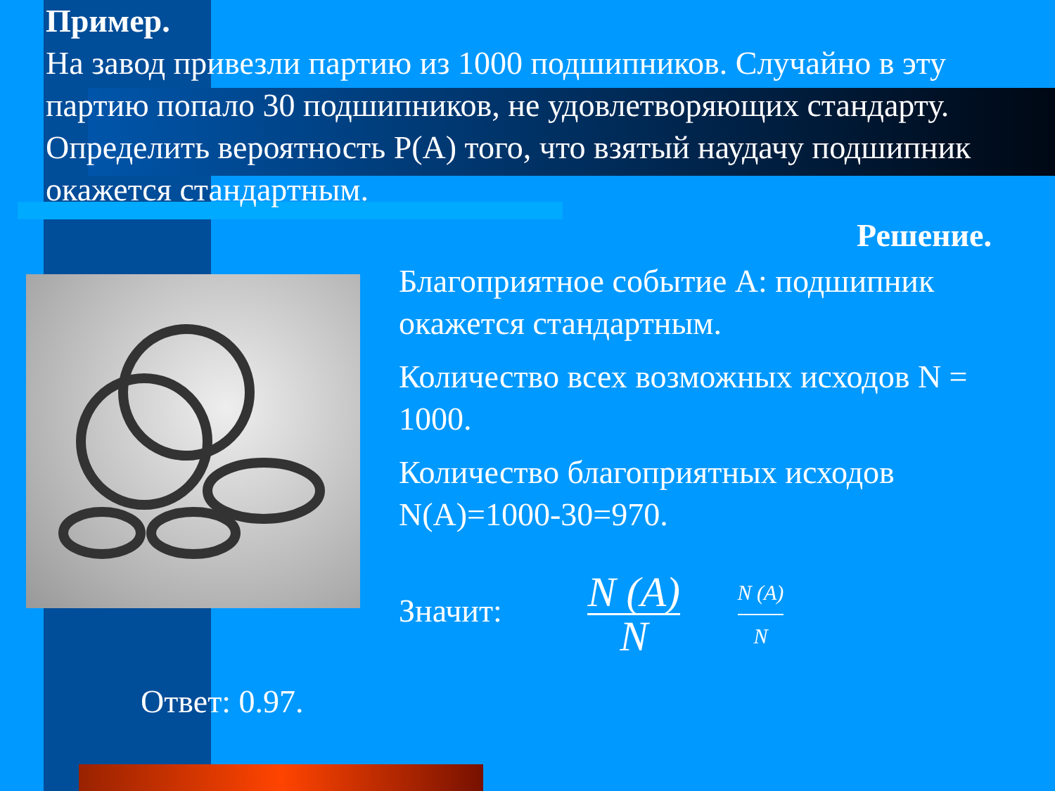Пример.
На завод привезли партию из 1000 подшипников. Случайно в эту партию попало 30 подшипников, не удовлетворяющих стандарту. Определить вероятность P(A) того, что взятый наудачу подшипник окажется стандартным.
Решение.
Благоприятное событие A: подшипник окажется стандартным.
Количество всех возможных исходов N = 1000.
Количество благоприятных исходов N(A)=1000-30=970.
Значит: N (A) N N (A) N
Ответ: 0.97.